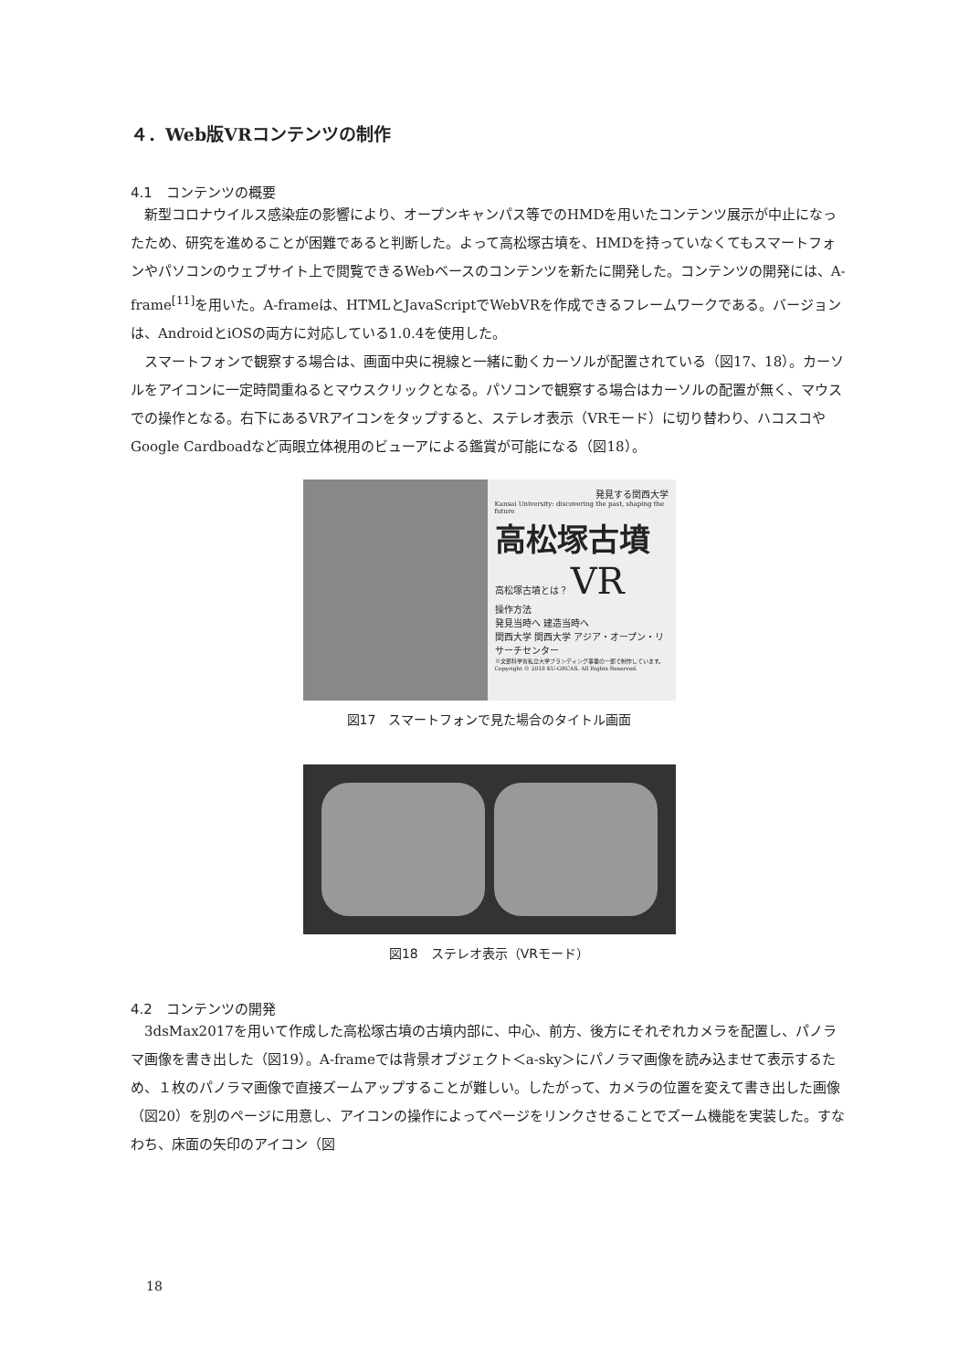４．Web版VRコンテンツの制作
4.1　コンテンツの概要
新型コロナウイルス感染症の影響により、オープンキャンパス等でのHMDを用いたコンテンツ展示が中止になったため、研究を進めることが困難であると判断した。よって高松塚古墳を、HMDを持っていなくてもスマートフォンやパソコンのウェブサイト上で閲覧できるWebベースのコンテンツを新たに開発した。コンテンツの開発には、A-frame<sup>[11]</sup>を用いた。A-frameは、HTMLとJavaScriptでWebVRを作成できるフレームワークである。バージョンは、AndroidとiOSの両方に対応している1.0.4を使用した。
スマートフォンで観察する場合は、画面中央に視線と一緒に動くカーソルが配置されている（図17、18）。カーソルをアイコンに一定時間重ねるとマウスクリックとなる。パソコンで観察する場合はカーソルの配置が無く、マウスでの操作となる。右下にあるVRアイコンをタップすると、ステレオ表示（VRモード）に切り替わり、ハコスコやGoogle Cardboadなど両眼立体視用のビューアによる鑑賞が可能になる（図18）。
発見する関西大学
Kansai University: discovering the past, shaping the future
高松塚古墳
高松塚古墳とは？ VR
操作方法
発見当時へ 建造当時へ
関西大学 関西大学 アジア・オープン・リサーチセンター
※文部科学省私立大学ブランディング事業の一部で制作しています。 Copyright © 2018 KU-ORCAS. All Rights Reserved.
図17　スマートフォンで見た場合のタイトル画面
図18　ステレオ表示（VRモード）
4.2　コンテンツの開発
3dsMax2017を用いて作成した高松塚古墳の古墳内部に、中心、前方、後方にそれぞれカメラを配置し、パノラマ画像を書き出した（図19）。A-frameでは背景オブジェクト＜a-sky＞にパノラマ画像を読み込ませて表示するため、１枚のパノラマ画像で直接ズームアップすることが難しい。したがって、カメラの位置を変えて書き出した画像（図20）を別のページに用意し、アイコンの操作によってページをリンクさせることでズーム機能を実装した。すなわち、床面の矢印のアイコン（図
18